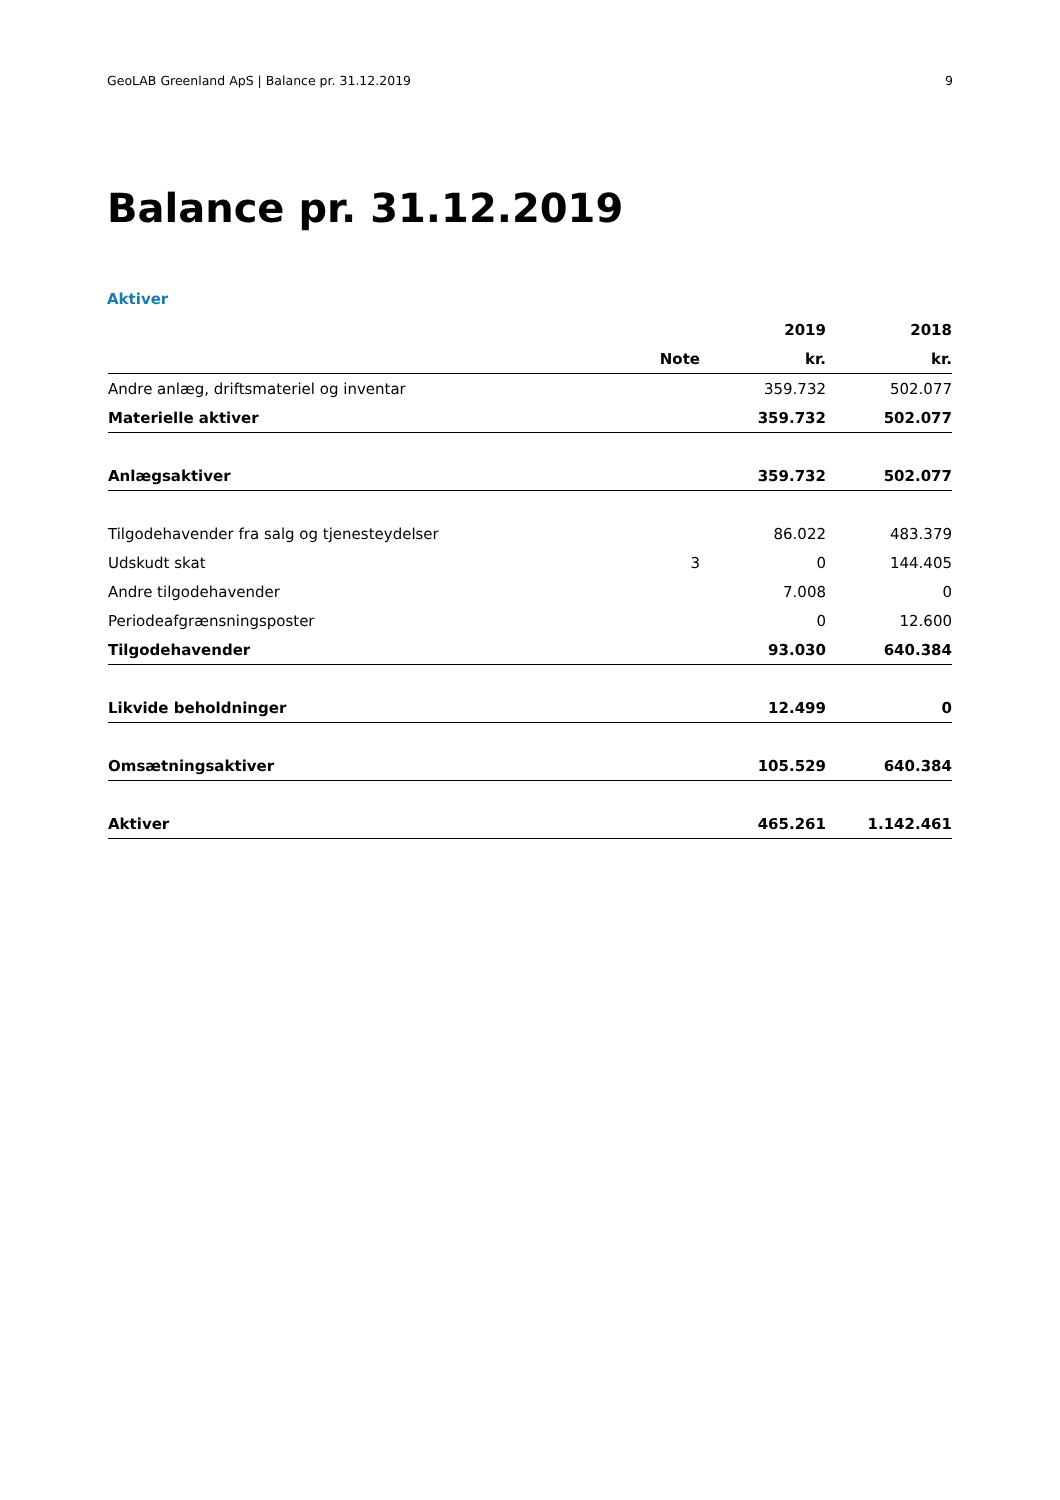GeoLAB Greenland ApS | Balance pr. 31.12.2019 9
Balance pr. 31.12.2019
Aktiver
| | | 2019 | 2018 |
| --- | --- | --- | --- |
| | Note | kr. | kr. |
| Andre anlæg, driftsmateriel og inventar | | 359.732 | 502.077 |
| Materielle aktiver | | 359.732 | 502.077 |
| Anlægsaktiver | | 359.732 | 502.077 |
| Tilgodehavender fra salg og tjenesteydelser | | 86.022 | 483.379 |
| Udskudt skat | 3 | 0 | 144.405 |
| Andre tilgodehavender | | 7.008 | 0 |
| Periodeafgrænsningsposter | | 0 | 12.600 |
| Tilgodehavender | | 93.030 | 640.384 |
| Likvide beholdninger | | 12.499 | 0 |
| Omsætningsaktiver | | 105.529 | 640.384 |
| Aktiver | | 465.261 | 1.142.461 |